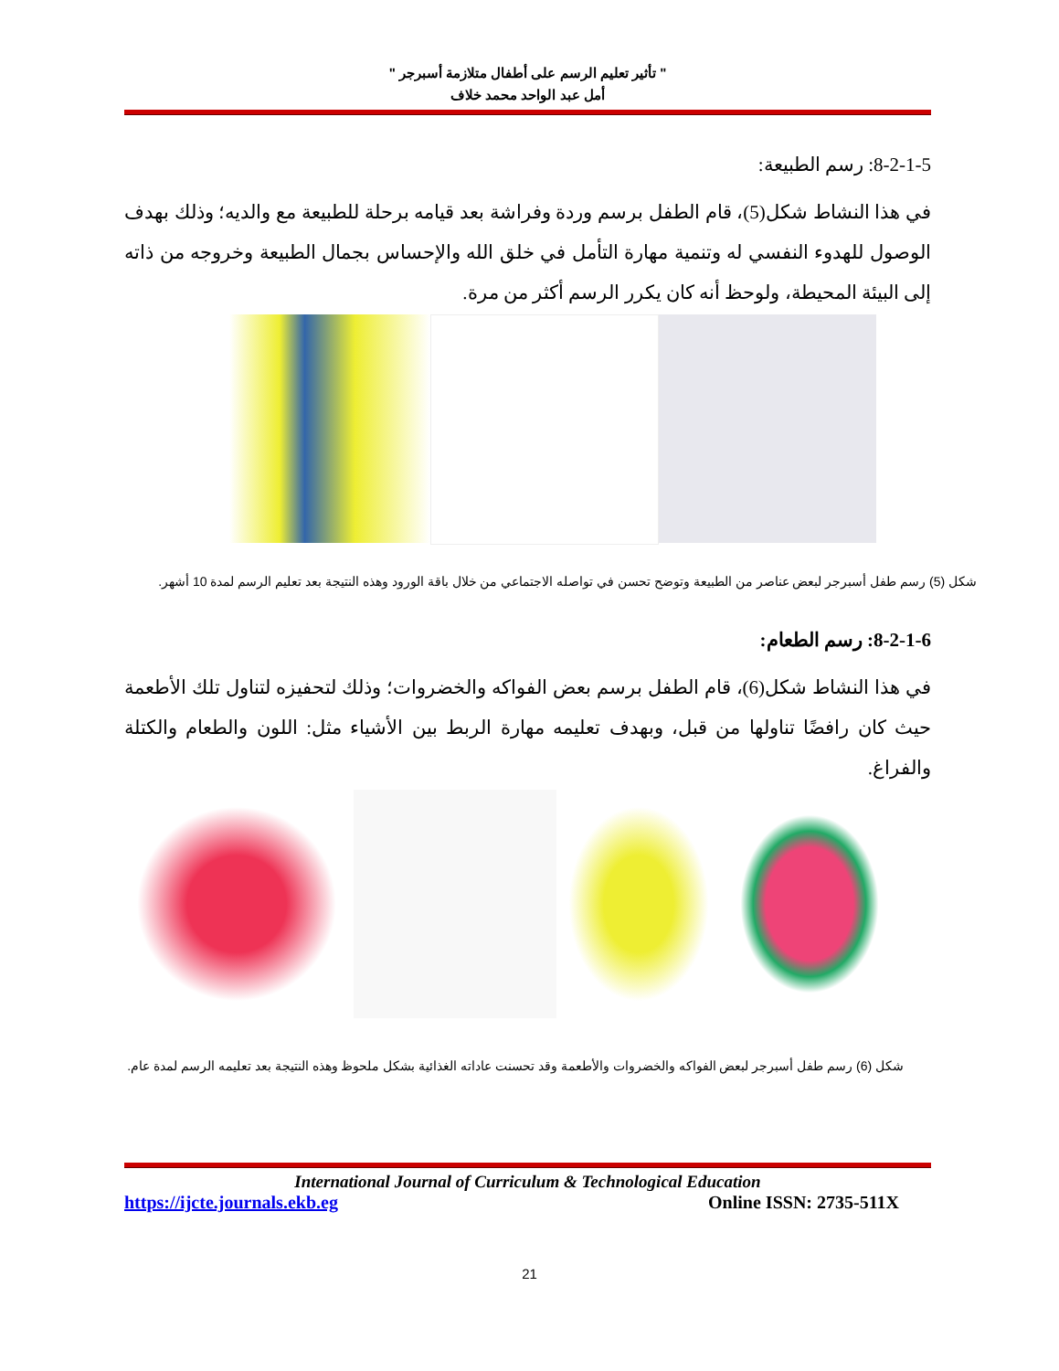" تأثير تعليم الرسم على أطفال متلازمة أسبرجر "
أمل عبد الواحد محمد خلاف
8-2-1-5: رسم الطبيعة:
في هذا النشاط شكل(5)، قام الطفل برسم وردة وفراشة بعد قيامه برحلة للطبيعة مع والديه؛ وذلك بهدف الوصول للهدوء النفسي له وتنمية مهارة التأمل في خلق الله والإحساس بجمال الطبيعة وخروجه من ذاته إلى البيئة المحيطة، ولوحظ أنه كان يكرر الرسم أكثر من مرة.
شكل (5) رسم طفل أسبرجر لبعض عناصر من الطبيعة وتوضح تحسن في تواصله الاجتماعي من خلال باقة الورود وهذه النتيجة بعد تعليم الرسم لمدة 10 أشهر.
8-2-1-6: رسم الطعام:
في هذا النشاط شكل(6)، قام الطفل برسم بعض الفواكه والخضروات؛ وذلك لتحفيزه لتناول تلك الأطعمة حيث كان رافضًا تناولها من قبل، وبهدف تعليمه مهارة الربط بين الأشياء مثل: اللون والطعام والكتلة والفراغ.
شكل (6) رسم طفل أسبرجر لبعض الفواكه والخضروات والأطعمة وقد تحسنت عاداته الغذائية بشكل ملحوظ وهذه النتيجة بعد تعليمه الرسم لمدة عام.
International Journal of Curriculum & Technological Education
https://ijcte.journals.ekb.eg Online ISSN: 2735-511X
21